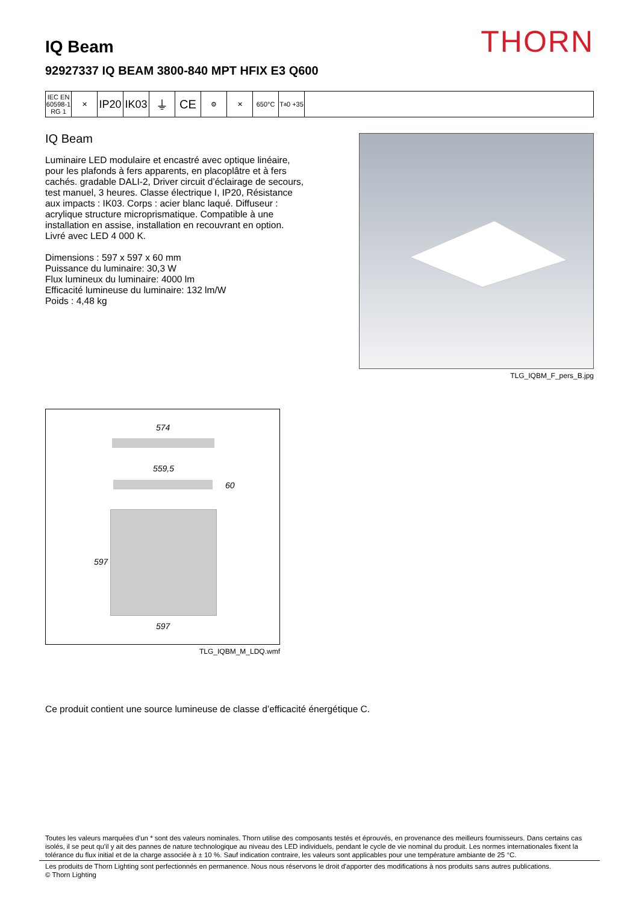THORN
IQ Beam
92927337 IQ BEAM 3800-840 MPT HFIX E3 Q600
IEC EN 60598-1 RG 1
✕
IP20
IK03
⏚ CE
⚙ ✕ 650°C T<sub>a</sub> 0 +35
IQ Beam
Luminaire LED modulaire et encastré avec optique linéaire, pour les plafonds à fers apparents, en placoplâtre et à fers cachés. gradable DALI-2, Driver circuit d’éclairage de secours, test manuel, 3 heures. Classe électrique I, IP20, Résistance aux impacts : IK03. Corps : acier blanc laqué. Diffuseur : acrylique structure microprismatique. Compatible à une installation en assise, installation en recouvrant en option. Livré avec LED 4 000 K.
Dimensions : 597 x 597 x 60 mm
Puissance du luminaire: 30,3 W
Flux lumineux du luminaire: 4000 lm
Efficacité lumineuse du luminaire: 132 lm/W
Poids : 4,48 kg
TLG_IQBM_F_pers_B.jpg
574
559,5
60
597
597
TLG_IQBM_M_LDQ.wmf
Ce produit contient une source lumineuse de classe d’efficacité énergétique C.
Toutes les valeurs marquées d'un * sont des valeurs nominales. Thorn utilise des composants testés et éprouvés, en provenance des meilleurs fournisseurs. Dans certains cas isolés, il se peut qu’il y ait des pannes de nature technologique au niveau des LED individuels, pendant le cycle de vie nominal du produit. Les normes internationales fixent la tolérance du flux initial et de la charge associée à ± 10 %. Sauf indication contraire, les valeurs sont applicables pour une température ambiante de 25 °C.
Les produits de Thorn Lighting sont perfectionnés en permanence. Nous nous réservons le droit d'apporter des modifications à nos produits sans autres publications.
© Thorn Lighting